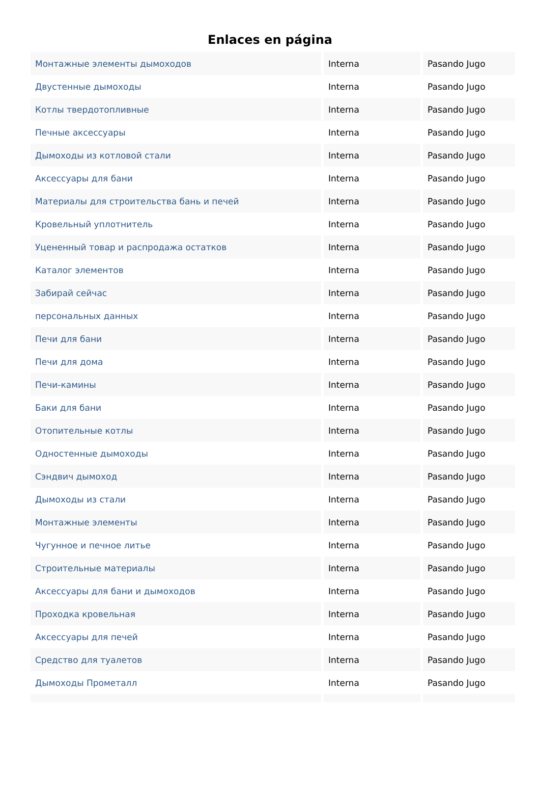Enlaces en página
| Монтажные элементы дымоходов | Interna | Pasando Jugo |
| Двустенные дымоходы | Interna | Pasando Jugo |
| Котлы твердотопливные | Interna | Pasando Jugo |
| Печные аксессуары | Interna | Pasando Jugo |
| Дымоходы из котловой стали | Interna | Pasando Jugo |
| Аксессуары для бани | Interna | Pasando Jugo |
| Материалы для строительства бань и печей | Interna | Pasando Jugo |
| Кровельный уплотнитель | Interna | Pasando Jugo |
| Уцененный товар и распродажа остатков | Interna | Pasando Jugo |
| Каталог элементов | Interna | Pasando Jugo |
| Забирай сейчас | Interna | Pasando Jugo |
| персональных данных | Interna | Pasando Jugo |
| Печи для бани | Interna | Pasando Jugo |
| Печи для дома | Interna | Pasando Jugo |
| Печи-камины | Interna | Pasando Jugo |
| Баки для бани | Interna | Pasando Jugo |
| Отопительные котлы | Interna | Pasando Jugo |
| Одностенные дымоходы | Interna | Pasando Jugo |
| Сэндвич дымоход | Interna | Pasando Jugo |
| Дымоходы из стали | Interna | Pasando Jugo |
| Монтажные элементы | Interna | Pasando Jugo |
| Чугунное и печное литье | Interna | Pasando Jugo |
| Строительные материалы | Interna | Pasando Jugo |
| Аксессуары для бани и дымоходов | Interna | Pasando Jugo |
| Проходка кровельная | Interna | Pasando Jugo |
| Аксессуары для печей | Interna | Pasando Jugo |
| Средство для туалетов | Interna | Pasando Jugo |
| Дымоходы Прометалл | Interna | Pasando Jugo |